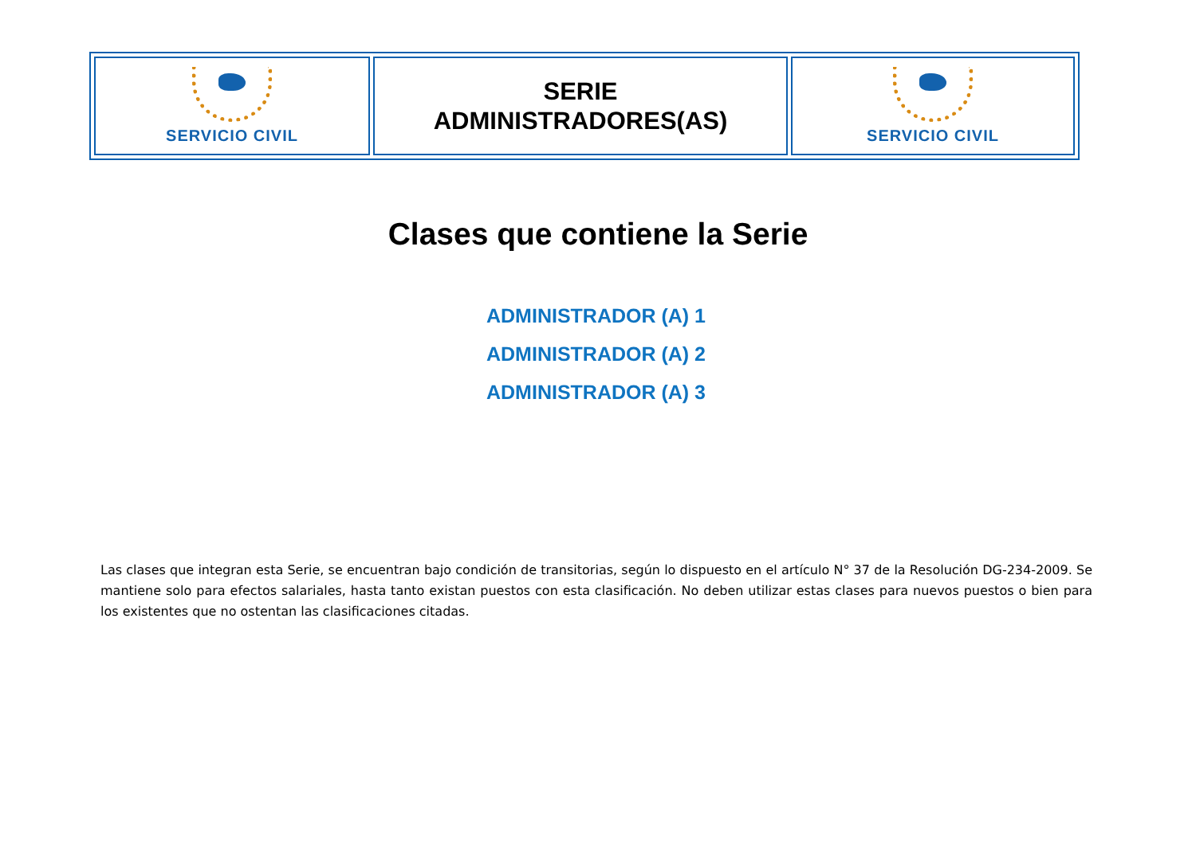| SERVICIO CIVIL | SERIE ADMINISTRADORES(AS) | SERVICIO CIVIL |
Clases que contiene la Serie
ADMINISTRADOR (A) 1
ADMINISTRADOR (A) 2
ADMINISTRADOR (A) 3
Las clases que integran esta Serie, se encuentran bajo condición de transitorias, según lo dispuesto en el artículo N° 37 de la Resolución DG-234-2009. Se mantiene solo para efectos salariales, hasta tanto existan puestos con esta clasificación. No deben utilizar estas clases para nuevos puestos o bien para los existentes que no ostentan las clasificaciones citadas.